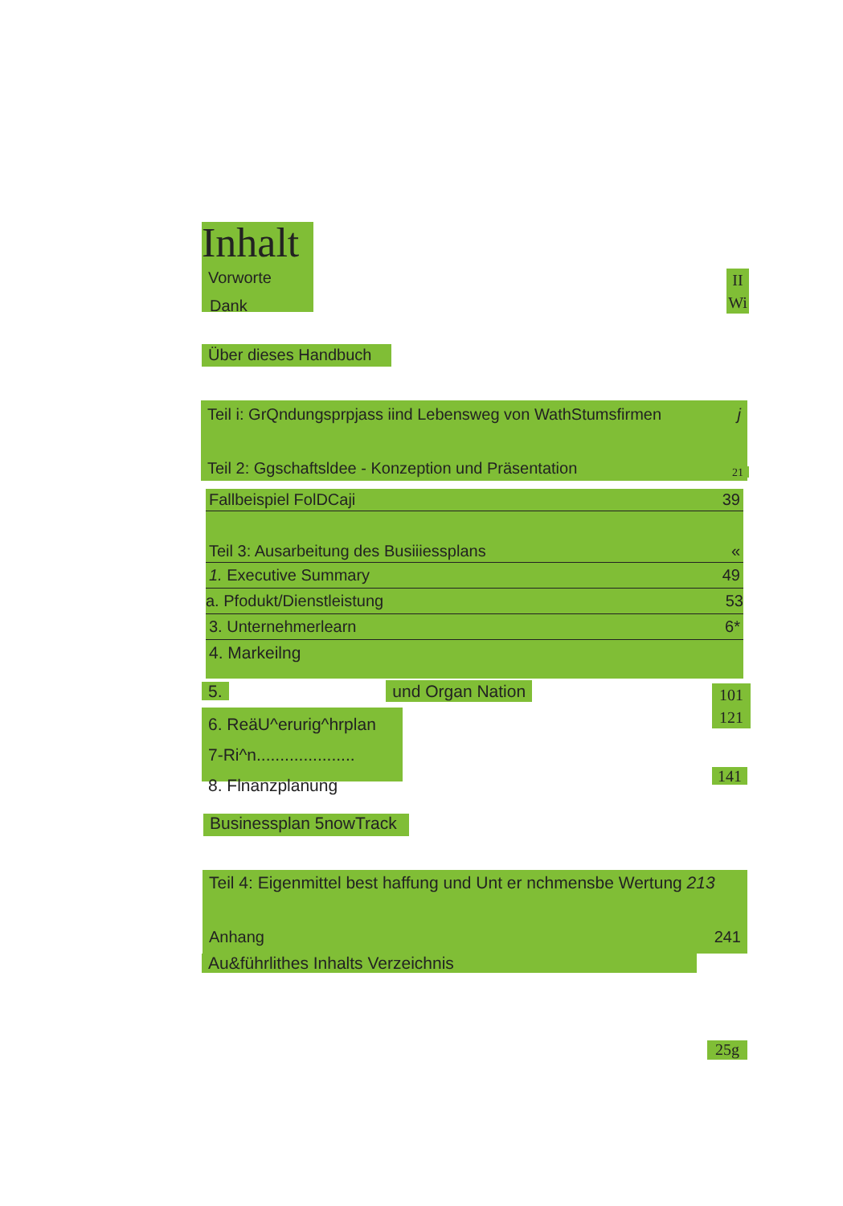Inhalt
Vorworte
Dank
II
Wi
Über dieses Handbuch
Teil i: GrQndungsprpjass iind Lebensweg von WathStumsfirmen j
Teil 2: Ggschaftsldee - Konzeption und Präsentation
21
Fallbeispiel FolDCaji 39
Teil 3: Ausarbeitung des Busiiiessplans «
1. Executive Summary 49
a. Pfodukt/Dienstleistung 53
3. Unternehmerlearn 6*
4. Markeilng
5. und Organ Nation
101
121
6. ReäU^erurig^hrplan
7-Ri^n.....................
8. Flnanzplanung
141
Businessplan 5nowTrack
Teil 4: Eigenmittel best haffung und Unt er nchmensbe Wertung 213
Anhang 241
Au&führlithes Inhalts Verzeichnis
25g